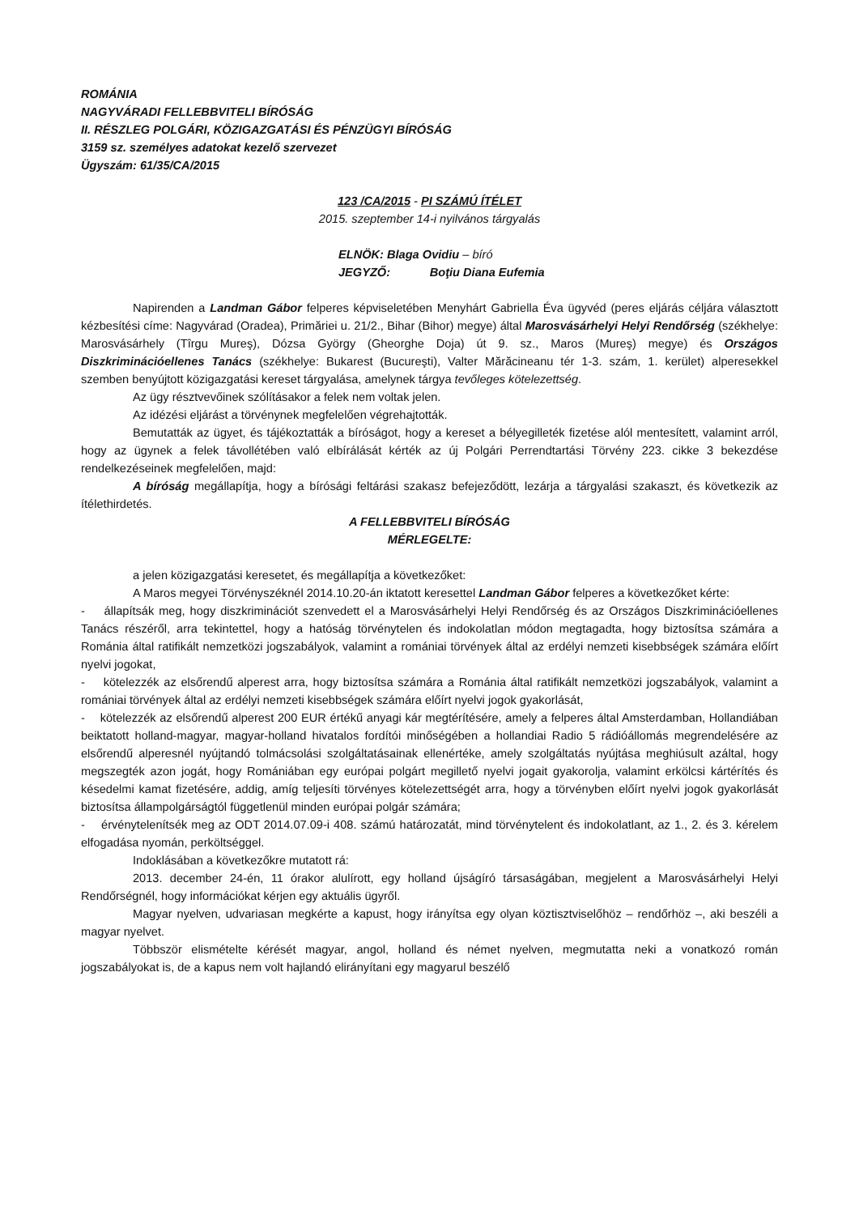ROMÁNIA
NAGYVÁRADI FELLEBBVITELI BÍRÓSÁG
II. RÉSZLEG POLGÁRI, KÖZIGAZGATÁSI ÉS PÉNZÜGYI BÍRÓSÁG
3159 sz. személyes adatokat kezelő szervezet
Ügyszám: 61/35/CA/2015
123 /CA/2015 - PI SZÁMÚ ÍTÉLET
2015. szeptember 14-i nyilvános tárgyalás
ELNÖK: Blaga Ovidiu – bíró
JEGYZŐ: Boţiu Diana Eufemia
Napirenden a Landman Gábor felperes képviseletében Menyhárt Gabriella Éva ügyvéd (peres eljárás céljára választott kézbesítési címe: Nagyvárad (Oradea), Primăriei u. 21/2., Bihar (Bihor) megye) által Marosvásárhelyi Helyi Rendőrség (székhelye: Marosvásárhely (Tîrgu Mureş), Dózsa György (Gheorghe Doja) út 9. sz., Maros (Mureş) megye) és Országos Diszkriminációellenes Tanács (székhelye: Bukarest (Bucureşti), Valter Mărăcineanu tér 1-3. szám, 1. kerület) alperesekkel szemben benyújtott közigazgatási kereset tárgyalása, amelynek tárgya tevőleges kötelezettség.
Az ügy résztvevőinek szólításakor a felek nem voltak jelen.
Az idézési eljárást a törvénynek megfelelően végrehajtották.
Bemutatták az ügyet, és tájékoztatták a bíróságot, hogy a kereset a bélyegilleték fizetése alól mentesített, valamint arról, hogy az ügynek a felek távollétében való elbírálását kérték az új Polgári Perrendtartási Törvény 223. cikke 3 bekezdése rendelkezéseinek megfelelően, majd:
A bíróság megállapítja, hogy a bírósági feltárási szakasz befejeződött, lezárja a tárgyalási szakaszt, és következik az ítélethirdetés.
A FELLEBBVITELI BÍRÓSÁG
MÉRLEGELTE:
a jelen közigazgatási keresetet, és megállapítja a következőket:
A Maros megyei Törvényszéknél 2014.10.20-án iktatott keresettel Landman Gábor felperes a következőket kérte:
- állapítsák meg, hogy diszkriminációt szenvedett el a Marosvásárhelyi Helyi Rendőrség és az Országos Diszkriminációellenes Tanács részéről, arra tekintettel, hogy a hatóság törvénytelen és indokolatlan módon megtagadta, hogy biztosítsa számára a Románia által ratifikált nemzetközi jogszabályok, valamint a romániai törvények által az erdélyi nemzeti kisebbségek számára előírt nyelvi jogokat,
- kötelezzék az elsőrendű alperest arra, hogy biztosítsa számára a Románia által ratifikált nemzetközi jogszabályok, valamint a romániai törvények által az erdélyi nemzeti kisebbségek számára előírt nyelvi jogok gyakorlását,
- kötelezzék az elsőrendű alperest 200 EUR értékű anyagi kár megtérítésére, amely a felperes által Amsterdamban, Hollandiában beiktatott holland-magyar, magyar-holland hivatalos fordítói minőségében a hollandiai Radio 5 rádióállomás megrendelésére az elsőrendű alperesnél nyújtandó tolmácsolási szolgáltatásainak ellenértéke, amely szolgáltatás nyújtása meghiúsult azáltal, hogy megszegték azon jogát, hogy Romániában egy európai polgárt megillető nyelvi jogait gyakorolja, valamint erkölcsi kártérítés és késedelmi kamat fizetésére, addig, amíg teljesíti törvényes kötelezettségét arra, hogy a törvényben előírt nyelvi jogok gyakorlását biztosítsa állampolgárságtól függetlenül minden európai polgár számára;
- érvénytelenítsék meg az ODT 2014.07.09-i 408. számú határozatát, mind törvénytelent és indokolatlant, az 1., 2. és 3. kérelem elfogadása nyomán, perköltséggel.
Indoklásában a következőkre mutatott rá:
2013. december 24-én, 11 órakor alulírott, egy holland újságíró társaságában, megjelent a Marosvásárhelyi Helyi Rendőrségnél, hogy információkat kérjen egy aktuális ügyről.
Magyar nyelven, udvariasan megkérte a kapust, hogy irányítsa egy olyan köztisztviselőhöz – rendőrhöz –, aki beszéli a magyar nyelvet.
Többször elismételte kérését magyar, angol, holland és német nyelven, megmutatta neki a vonatkozó román jogszabályokat is, de a kapus nem volt hajlandó elirányítani egy magyarul beszélő